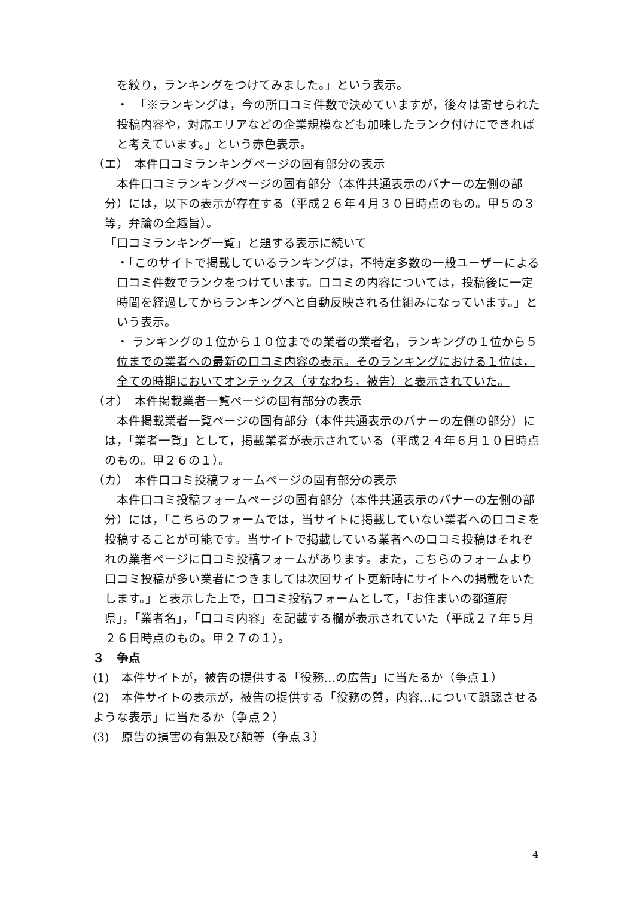を絞り，ランキングをつけてみました。」という表示。
・　「※ランキングは，今の所口コミ件数で決めていますが，後々は寄せられた投稿内容や，対応エリアなどの企業規模なども加味したランク付けにできればと考えています。」という赤色表示。
（エ）　本件口コミランキングページの固有部分の表示
本件口コミランキングページの固有部分（本件共通表示のバナーの左側の部分）には，以下の表示が存在する（平成２６年４月３０日時点のもの。甲５の３等，弁論の全趣旨）。
「口コミランキング一覧」と題する表示に続いて
・「このサイトで掲載しているランキングは，不特定多数の一般ユーザーによる口コミ件数でランクをつけています。口コミの内容については，投稿後に一定時間を経過してからランキングへと自動反映される仕組みになっています。」という表示。
・ ランキングの１位から１０位までの業者の業者名，ランキングの１位から５位までの業者への最新の口コミ内容の表示。そのランキングにおける１位は，全ての時期においてオンテックス（すなわち，被告）と表示されていた。
（オ）　本件掲載業者一覧ページの固有部分の表示
本件掲載業者一覧ページの固有部分（本件共通表示のバナーの左側の部分）には，「業者一覧」として，掲載業者が表示されている（平成２４年６月１０日時点のもの。甲２６の１）。
（カ）　本件口コミ投稿フォームページの固有部分の表示
本件口コミ投稿フォームページの固有部分（本件共通表示のバナーの左側の部分）には，「こちらのフォームでは，当サイトに掲載していない業者への口コミを投稿することが可能です。当サイトで掲載している業者への口コミ投稿はそれぞれの業者ページに口コミ投稿フォームがあります。また，こちらのフォームより口コミ投稿が多い業者につきましては次回サイト更新時にサイトへの掲載をいたします。」と表示した上で，口コミ投稿フォームとして，「お住まいの都道府県」，「業者名」，「口コミ内容」を記載する欄が表示されていた（平成２７年５月２６日時点のもの。甲２７の１）。
３　争点
(1)　本件サイトが，被告の提供する「役務…の広告」に当たるか（争点１）
(2)　本件サイトの表示が，被告の提供する「役務の質，内容…について誤認させるような表示」に当たるか（争点２）
(3)　原告の損害の有無及び額等（争点３）
4